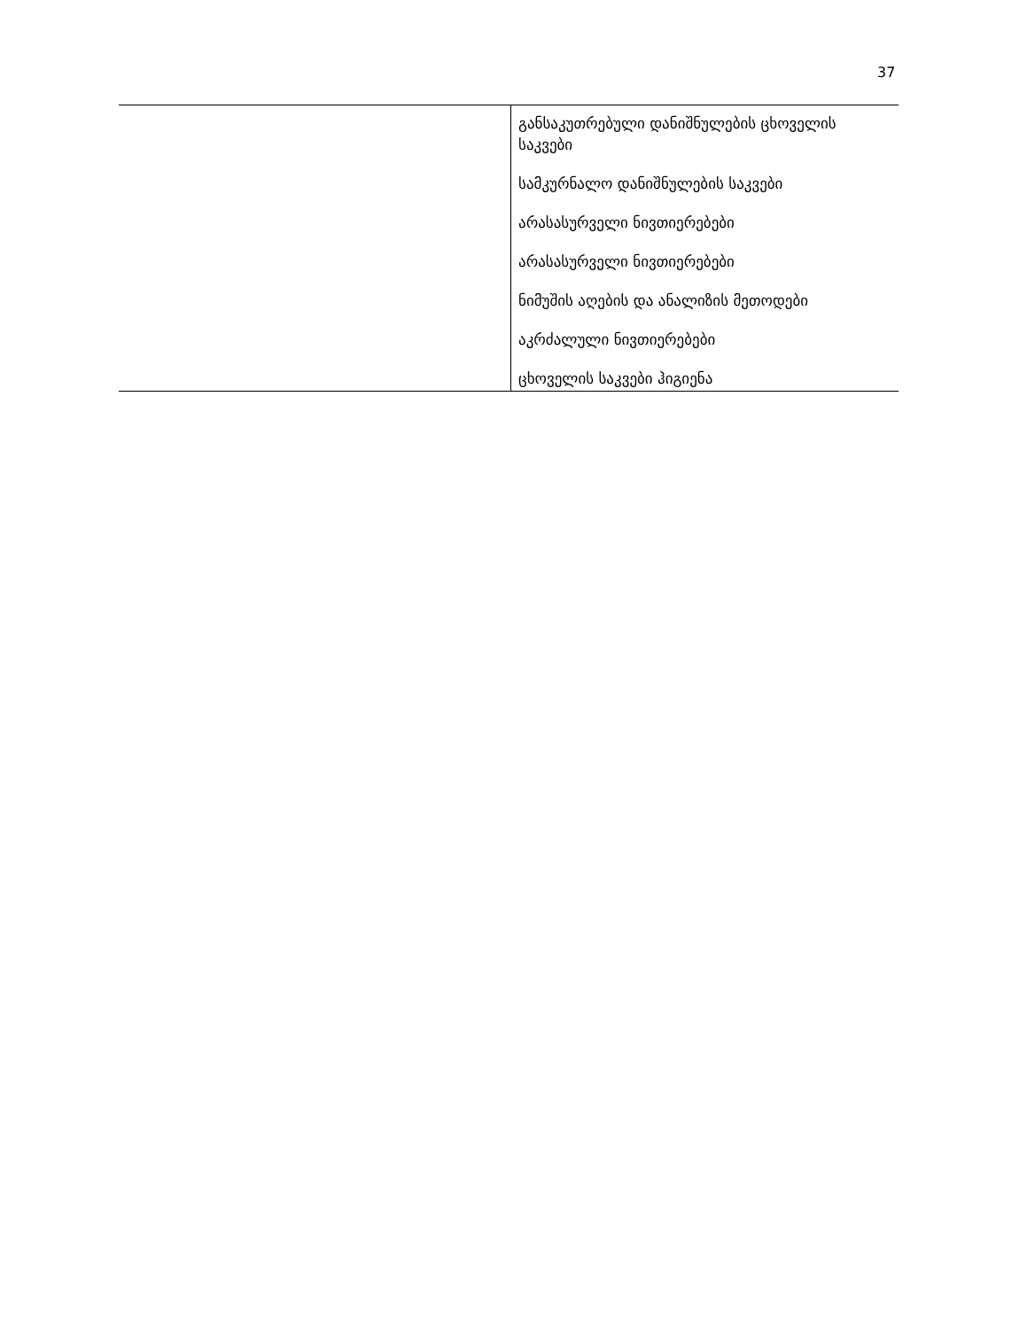37
| | განსაკუთრებული დანიშნულების ცხოველის საკვები სამკურნალო დანიშნულების საკვები არასასურველი ნივთიერებები არასასურველი ნივთიერებები ნიმუშის აღების და ანალიზის მეთოდები აკრძალული ნივთიერებები ცხოველის საკვები ჰიგიენა |